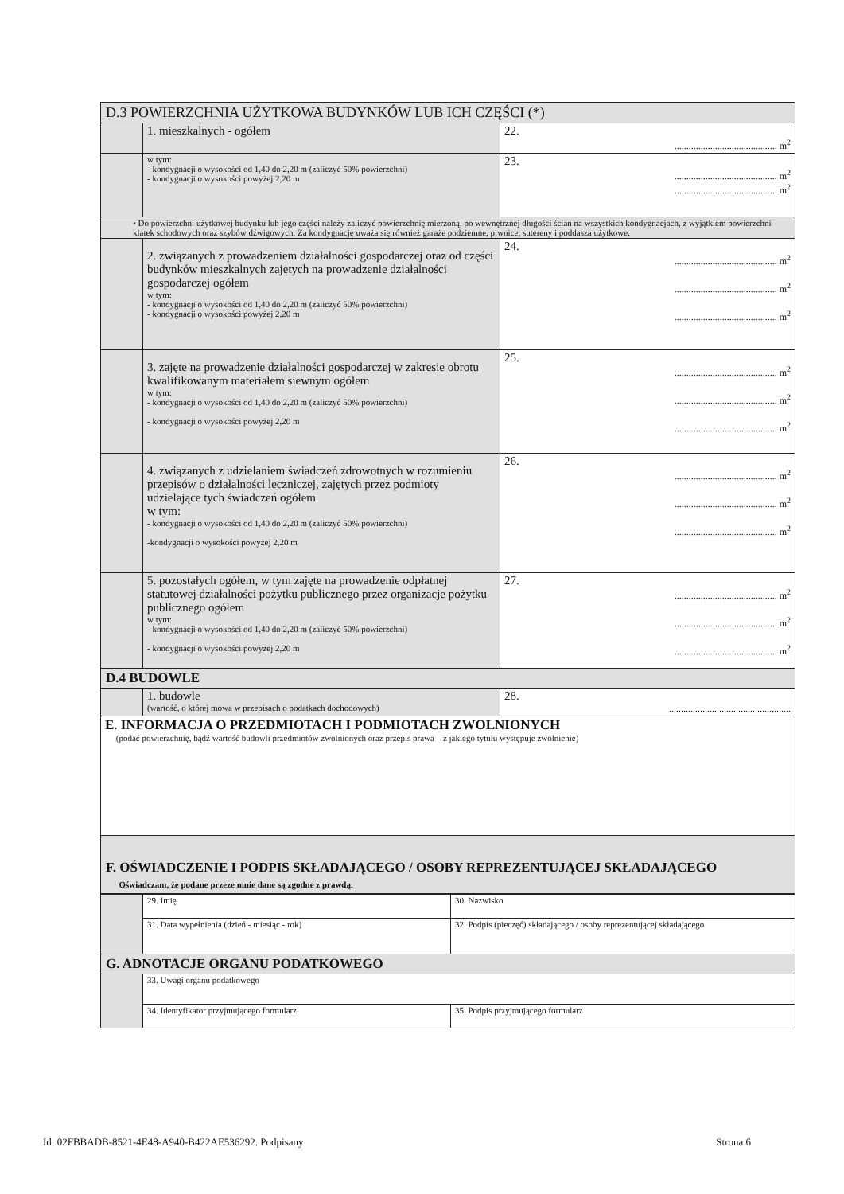| D.3 POWIERZCHNIA UŻYTKOWA BUDYNKÓW LUB ICH CZĘŚCI (*) | | |
| | 1. mieszkalnych - ogółem | 22. ........................................... m<sup>2</sup> |
| | w tym: - kondygnacji o wysokości od 1,40 do 2,20 m (zaliczyć 50% powierzchni) - kondygnacji o wysokości powyżej 2,20 m | 23. ........................................... m<sup>2</sup> ........................................... m<sup>2</sup> |
| • Do powierzchni użytkowej budynku lub jego części należy zaliczyć powierzchnię mierzoną, po wewnętrznej długości ścian na wszystkich kondygnacjach, z wyjątkiem powierzchni klatek schodowych oraz szybów dźwigowych. Za kondygnację uważa się również garaże podziemne, piwnice, sutereny i poddasza użytkowe. | | |
| | 2. związanych z prowadzeniem działalności gospodarczej oraz od części budynków mieszkalnych zajętych na prowadzenie działalności gospodarczej ogółem w tym: - kondygnacji o wysokości od 1,40 do 2,20 m (zaliczyć 50% powierzchni) - kondygnacji o wysokości powyżej 2,20 m | 24. ........................................... m<sup>2</sup> ........................................... m<sup>2</sup> ........................................... m<sup>2</sup> |
| | 3. zajęte na prowadzenie działalności gospodarczej w zakresie obrotu kwalifikowanym materiałem siewnym ogółem w tym: - kondygnacji o wysokości od 1,40 do 2,20 m (zaliczyć 50% powierzchni) - kondygnacji o wysokości powyżej 2,20 m | 25. ........................................... m<sup>2</sup> ........................................... m<sup>2</sup> ........................................... m<sup>2</sup> |
| | 4. związanych z udzielaniem świadczeń zdrowotnych w rozumieniu przepisów o działalności leczniczej, zajętych przez podmioty udzielające tych świadczeń ogółem w tym: - kondygnacji o wysokości od 1,40 do 2,20 m (zaliczyć 50% powierzchni) -kondygnacji o wysokości powyżej 2,20 m | 26. ........................................... m<sup>2</sup> ........................................... m<sup>2</sup> ........................................... m<sup>2</sup> |
| | 5. pozostałych ogółem, w tym zajęte na prowadzenie odpłatnej statutowej działalności pożytku publicznego przez organizacje pożytku publicznego ogółem w tym: - kondygnacji o wysokości od 1,40 do 2,20 m (zaliczyć 50% powierzchni) - kondygnacji o wysokości powyżej 2,20 m | 27. ........................................... m<sup>2</sup> ........................................... m<sup>2</sup> ........................................... m<sup>2</sup> |
| D.4 BUDOWLE | | |
| | 1. budowle (wartość, o której mowa w przepisach o podatkach dochodowych) | 28. ...........................................,....... |
| E. INFORMACJA O PRZEDMIOTACH I PODMIOTACH ZWOLNIONYCH (podać powierzchnię, bądź wartość budowli przedmiotów zwolnionych oraz przepis prawa – z jakiego tytułu występuje zwolnienie) | | |
| F. OŚWIADCZENIE I PODPIS SKŁADAJĄCEGO / OSOBY REPREZENTUJĄCEJ SKŁADAJĄCEGO Oświadczam, że podane przeze mnie dane są zgodne z prawdą. | | |
| | 29. Imię | 30. Nazwisko |
| | 31. Data wypełnienia (dzień - miesiąc - rok) | 32. Podpis (pieczęć) składającego / osoby reprezentującej składającego |
| G. ADNOTACJE ORGANU PODATKOWEGO | | |
| | 33. Uwagi organu podatkowego | |
| | 34. Identyfikator przyjmującego formularz | 35. Podpis przyjmującego formularz |
Id: 02FBBADB-8521-4E48-A940-B422AE536292. Podpisany Strona 6